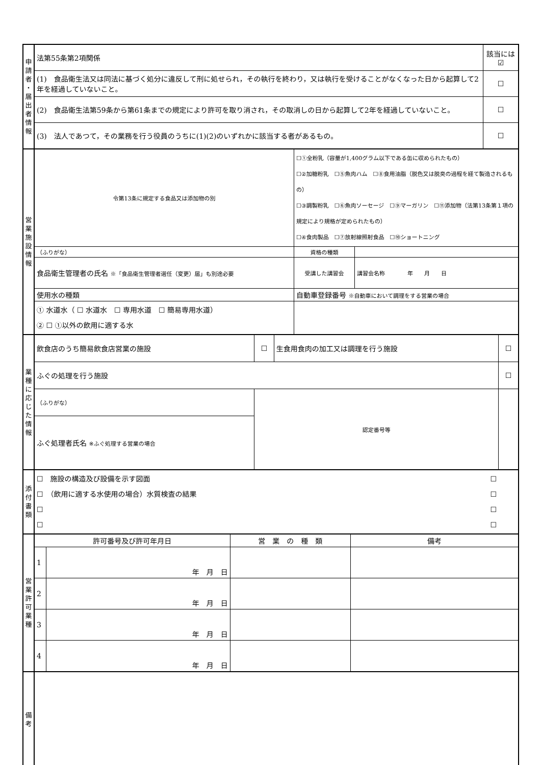| 申 請 者 ・ 届 出 者 情 報 | 法第55条第2項関係 | 該当には ☑ |
| | (1) 食品衛生法又は同法に基づく処分に違反して刑に処せられ，その執行を終わり，又は執行を受けることがなくなった日から起算して2年を経過していないこと。 | ☐ |
| | (2) 食品衛生法第59条から第61条までの規定により許可を取り消され，その取消しの日から起算して2年を経過していないこと。 | ☐ |
| | (3) 法人であつて，その業務を行う役員のうちに(1)(2)のいずれかに該当する者があるもの。 | ☐ |
| 営 業 施 設 情 報 | 令第13条に規定する食品又は添加物の別 | ☐①全粉乳（容量が1,400グラム以下である缶に収められたもの） ☐②加糖粉乳 ☐⑤魚肉ハム ☐⑧食用油脂（脱色又は脱臭の過程を経て製造されるもの） ☐③調製粉乳 ☐⑥魚肉ソーセージ ☐⑨マーガリン ☐⑪添加物（法第13条第１項の規定により規格が定められたもの） ☐④食肉製品 ☐⑦放射線照射食品 ☐⑩ショートニング | |
| | （ふりがな） | 資格の種類 | |
| | 食品衛生管理者の氏名 ※「食品衛生管理者選任（変更）届」も別途必要 | 受講した講習会 | 講習会名称 年 月 日 |
| | 使用水の種類 | 自動車登録番号 ※自動車において調理をする営業の場合 | |
| | ① 水道水（ ☐ 水道水 ☐ 専用水道 ☐ 簡易専用水道） ② ☐ ①以外の飲用に適する水 | | |
| 業 種 に 応 じ た 情 報 | 飲食店のうち簡易飲食店営業の施設 | ☐ | 生食用食肉の加工又は調理を行う施設 | ☐ |
| | ふぐの処理を行う施設 | | | ☐ |
| | （ふりがな） | 認定番号等 | | |
| | ふぐ処理者氏名 ※ふぐ処理する営業の場合 | | | |
| 添 付 書 類 | ☐ 施設の構造及び設備を示す図面 ☐ （飲用に適する水使用の場合）水質検査の結果 ☐ ☐ | ☐ ☐ ☐ ☐ |
| 営 業 許 可 業 種 | 許可番号及び許可年月日 | | 営 業 の 種 類 | 備考 |
| | 1 | 年 月 日 | | |
| | 2 | 年 月 日 | | |
| | 3 | 年 月 日 | | |
| | 4 | 年 月 日 | | |
| 備 考 | |